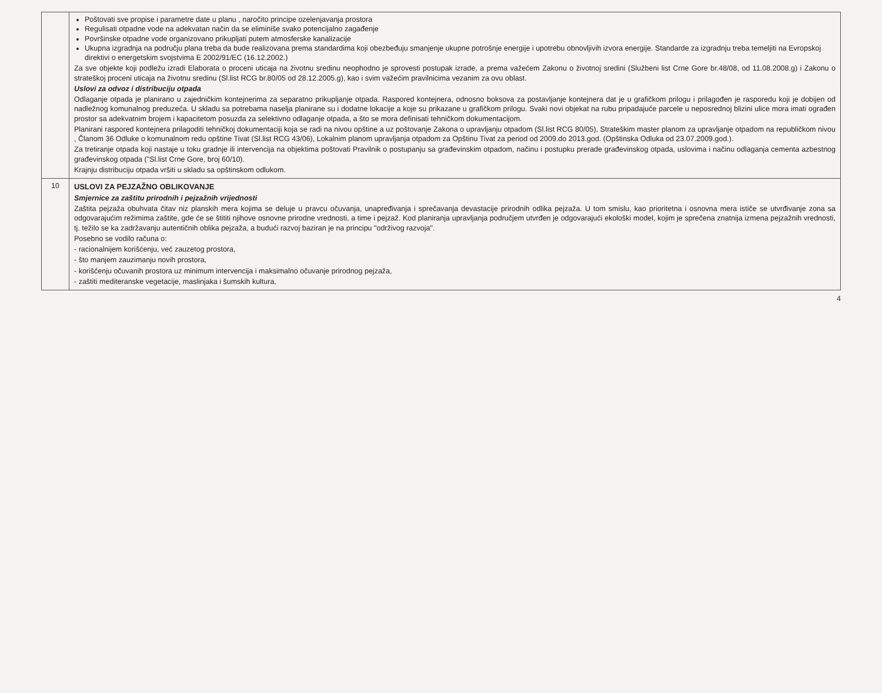| | Poštovati sve propise i parametre date u planu , naročito principe ozelenjavanja prostora Regulisati otpadne vode na adekvatan način da se eliminiše svako potencijalno zagađenje Površinske otpadne vode organizovano prikupljati putem atmosferske kanalizacije Ukupna izgradnja na području plana treba da bude realizovana prema standardima koji obezbeđuju smanjenje ukupne potrošnje energije i upotrebu obnovljivih izvora energije. Standarde za izgradnju treba temeljiti na Evropskoj direktivi o energetskim svojstvima E 2002/91/EC (16.12.2002.) Za sve objekte koji podležu izradi Elaborata o proceni uticaja na životnu sredinu neophodno je sprovesti postupak izrade, a prema važećem Zakonu o životnoj sredini (Službeni list Crne Gore br.48/08, od 11.08.2008.g) i Zakonu o strateškoj proceni uticaja na životnu sredinu (Sl.list RCG br.80/05 od 28.12.2005.g), kao i svim važećim pravilnicima vezanim za ovu oblast. Uslovi za odvoz i distribuciju otpada Odlaganje otpada je planirano u zajedničkim kontejnerima za separatno prikupljanje otpada. Raspored kontejnera, odnosno boksova za postavljanje kontejnera dat je u grafičkom prilogu i prilagođen je rasporedu koji je dobijen od nadležnog komunalnog preduzeća. U skladu sa potrebama naselja planirane su i dodatne lokacije a koje su prikazane u grafičkom prilogu. Svaki novi objekat na rubu pripadajuće parcele u neposrednoj blizini ulice mora imati ograđen prostor sa adekvatnim brojem i kapacitetom posuzda za selektivno odlaganje otpada, a što se mora definisati tehničkom dokumentacijom. Planirani raspored kontejnera prilagoditi tehničkoj dokumentaciji koja se radi na nivou opštine a uz poštovanje Zakona o upravljanju otpadom (Sl.list RCG 80/05), Strateškim master planom za upravljanje otpadom na republičkom nivou , Članom 36 Odluke o komunalnom redu opštine Tivat (Sl.list RCG 43/06), Lokalnim planom upravljanja otpadom za Opštinu Tivat za period od 2009.do 2013.god. (Opštinska Odluka od 23.07.2009.god.). Za tretiranje otpada koji nastaje u toku gradnje ili intervencija na objektima poštovati Pravilnik o postupanju sa građevinskim otpadom, načinu i postupku prerade građevinskog otpada, uslovima i načinu odlaganja cementa azbestnog građevinskog otpada ("Sl.list Crne Gore, broj 60/10). Krajnju distribuciju otpada vršiti u skladu sa opštinskom odlukom. |
| 10 | USLOVI ZA PEJZAŽNO OBLIKOVANJE Smjernice za zaštitu prirodnih i pejzažnih vrijednosti Zaštita pejzaža obuhvata čitav niz planskih mera kojima se deluje u pravcu očuvanja, unapređivanja i sprečavanja devastacije prirodnih odlika pejzaža. U tom smislu, kao prioritetna i osnovna mera ističe se utvrđivanje zona sa odgovarajućim režimima zaštite, gde će se štititi njihove osnovne prirodne vrednosti, a time i pejzaž. Kod planiranja upravljanja područjem utvrđen je odgovarajući ekološki model, kojim je sprečena znatnija izmena pejzažnih vrednosti, tj. težilo se ka zadržavanju autentičnih oblika pejzaža, a budući razvoj baziran je na principu "održivog razvoja". Posebno se vodilo računa o: - racionalnijem korišćenju, već zauzetog prostora, - što manjem zauzimanju novih prostora, - korišćenju očuvanih prostora uz minimum intervencija i maksimalno očuvanje prirodnog pejzaža, - zaštiti mediteranske vegetacije, maslinjaka i šumskih kultura, |
4